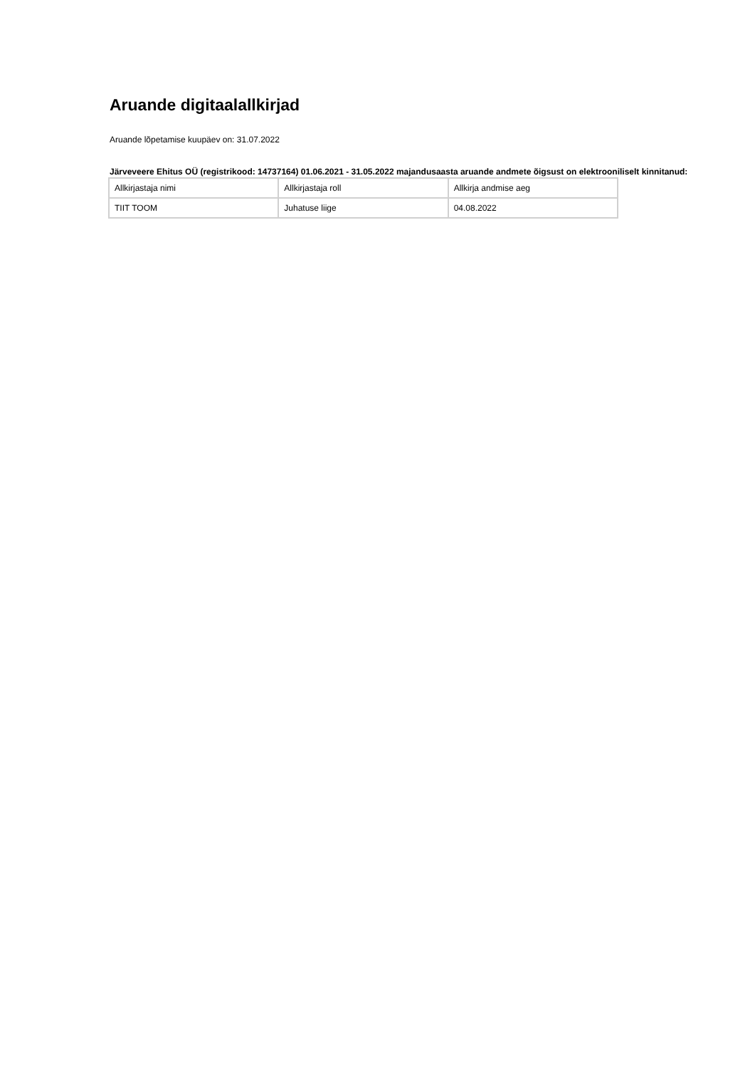Aruande digitaalallkirjad
Aruande lõpetamise kuupäev on: 31.07.2022
Järveveere Ehitus OÜ (registrikood: 14737164) 01.06.2021 - 31.05.2022 majandusaasta aruande andmete õigsust on elektrooniliselt kinnitanud:
| Allkirjastaja nimi | Allkirjastaja roll | Allkirja andmise aeg |
| TIIT TOOM | Juhatuse liige | 04.08.2022 |